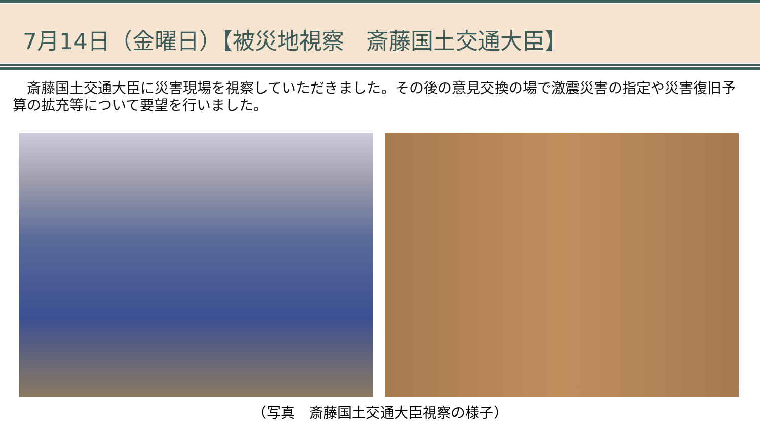7月14日（金曜日）【被災地視察　斎藤国土交通大臣】
　斎藤国土交通大臣に災害現場を視察していただきました。その後の意見交換の場で激震災害の指定や災害復旧予算の拡充等について要望を行いました。
（写真　斎藤国土交通大臣視察の様子）